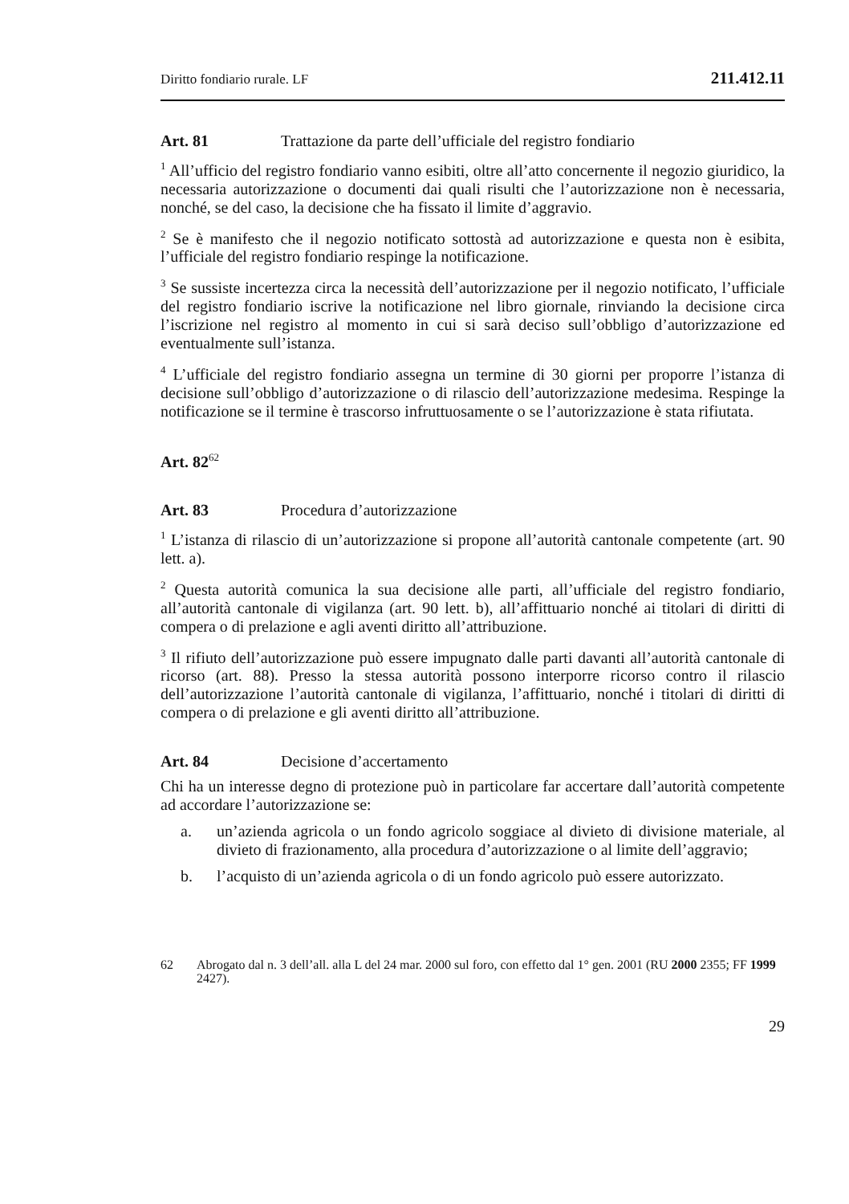Diritto fondiario rurale. LF 211.412.11
Art. 81 Trattazione da parte dell’ufficiale del registro fondiario
<sup>1</sup> All’ufficio del registro fondiario vanno esibiti, oltre all’atto concernente il negozio giuridico, la necessaria autorizzazione o documenti dai quali risulti che l’autorizzazione non è necessaria, nonché, se del caso, la decisione che ha fissato il limite d’aggravio.
<sup>2</sup> Se è manifesto che il negozio notificato sottostà ad autorizzazione e questa non è esibita, l’ufficiale del registro fondiario respinge la notificazione.
<sup>3</sup> Se sussiste incertezza circa la necessità dell’autorizzazione per il negozio notificato, l’ufficiale del registro fondiario iscrive la notificazione nel libro giornale, rinviando la decisione circa l’iscrizione nel registro al momento in cui si sarà deciso sull’obbligo d’autorizzazione ed eventualmente sull’istanza.
<sup>4</sup> L’ufficiale del registro fondiario assegna un termine di 30 giorni per proporre l’istanza di decisione sull’obbligo d’autorizzazione o di rilascio dell’autorizzazione medesima. Respinge la notificazione se il termine è trascorso infruttuosamente o se l’autorizzazione è stata rifiutata.
Art. 82<sup>62</sup>
Art. 83 Procedura d’autorizzazione
<sup>1</sup> L’istanza di rilascio di un’autorizzazione si propone all’autorità cantonale competente (art. 90 lett. a).
<sup>2</sup> Questa autorità comunica la sua decisione alle parti, all’ufficiale del registro fondiario, all’autorità cantonale di vigilanza (art. 90 lett. b), all’affittuario nonché ai titolari di diritti di compera o di prelazione e agli aventi diritto all’attribuzione.
<sup>3</sup> Il rifiuto dell’autorizzazione può essere impugnato dalle parti davanti all’autorità cantonale di ricorso (art. 88). Presso la stessa autorità possono interporre ricorso contro il rilascio dell’autorizzazione l’autorità cantonale di vigilanza, l’affittuario, nonché i titolari di diritti di compera o di prelazione e gli aventi diritto all’attribuzione.
Art. 84 Decisione d’accertamento
Chi ha un interesse degno di protezione può in particolare far accertare dall’autorità competente ad accordare l’autorizzazione se:
a. un’azienda agricola o un fondo agricolo soggiace al divieto di divisione materiale, al divieto di frazionamento, alla procedura d’autorizzazione o al limite dell’aggravio;
b. l’acquisto di un’azienda agricola o di un fondo agricolo può essere autorizzato.
62 Abrogato dal n. 3 dell’all. alla L del 24 mar. 2000 sul foro, con effetto dal 1° gen. 2001 (RU 2000 2355; FF 1999 2427).
29